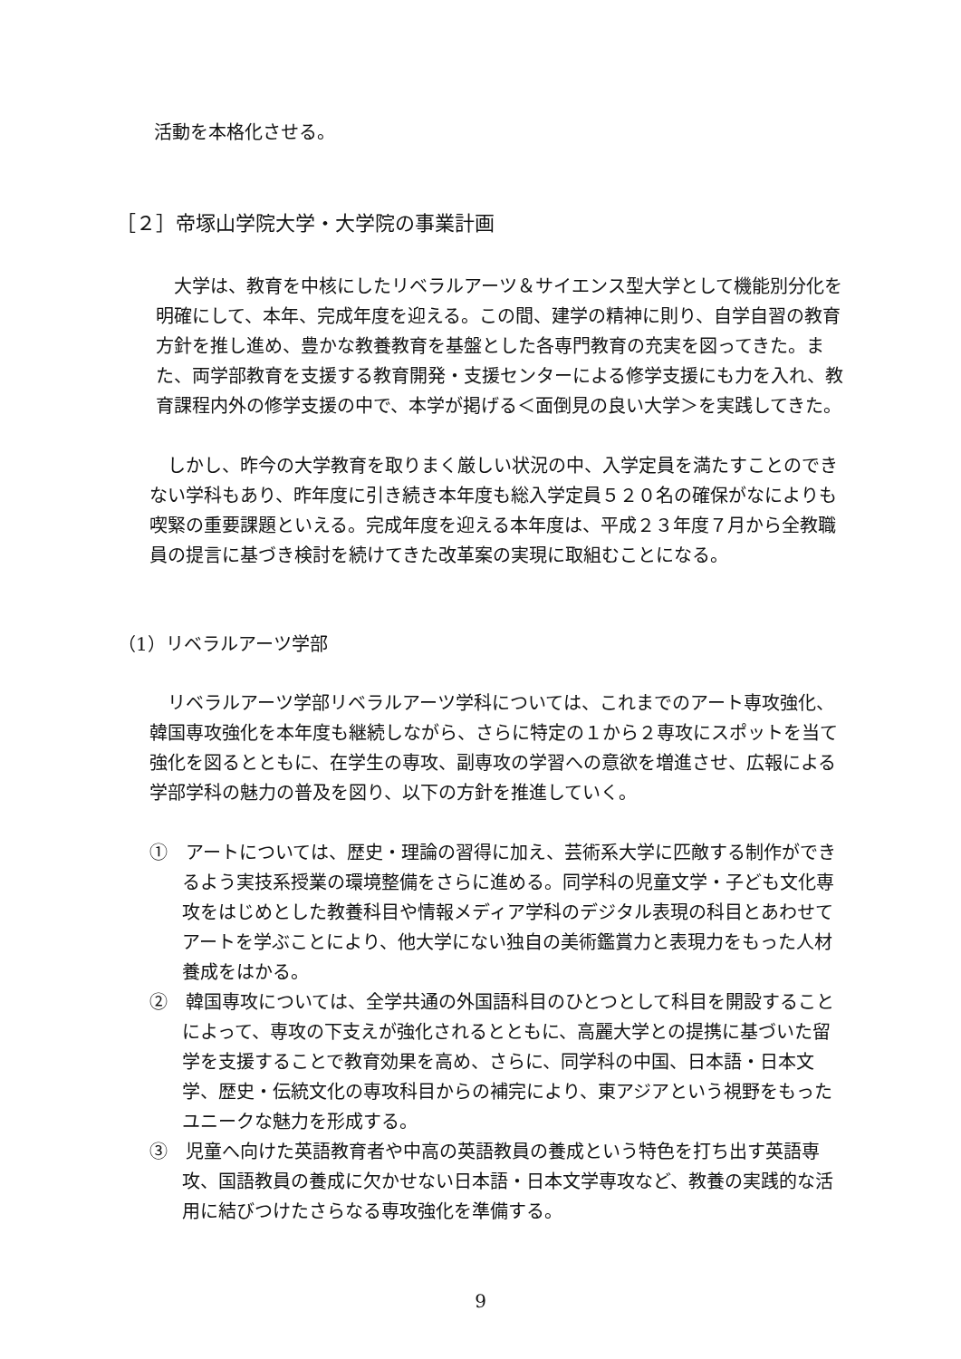活動を本格化させる。
［２］帝塚山学院大学・大学院の事業計画
　大学は、教育を中核にしたリベラルアーツ＆サイエンス型大学として機能別分化を明確にして、本年、完成年度を迎える。この間、建学の精神に則り、自学自習の教育方針を推し進め、豊かな教養教育を基盤とした各専門教育の充実を図ってきた。また、両学部教育を支援する教育開発・支援センターによる修学支援にも力を入れ、教育課程内外の修学支援の中で、本学が掲げる＜面倒見の良い大学＞を実践してきた。
　しかし、昨今の大学教育を取りまく厳しい状況の中、入学定員を満たすことのできない学科もあり、昨年度に引き続き本年度も総入学定員５２０名の確保がなによりも喫緊の重要課題といえる。完成年度を迎える本年度は、平成２３年度７月から全教職員の提言に基づき検討を続けてきた改革案の実現に取組むことになる。
（1）リベラルアーツ学部
　リベラルアーツ学部リベラルアーツ学科については、これまでのアート専攻強化、韓国専攻強化を本年度も継続しながら、さらに特定の１から２専攻にスポットを当て強化を図るとともに、在学生の専攻、副専攻の学習への意欲を増進させ、広報による学部学科の魅力の普及を図り、以下の方針を推進していく。
①　アートについては、歴史・理論の習得に加え、芸術系大学に匹敵する制作ができるよう実技系授業の環境整備をさらに進める。同学科の児童文学・子ども文化専攻をはじめとした教養科目や情報メディア学科のデジタル表現の科目とあわせてアートを学ぶことにより、他大学にない独自の美術鑑賞力と表現力をもった人材養成をはかる。
②　韓国専攻については、全学共通の外国語科目のひとつとして科目を開設することによって、専攻の下支えが強化されるとともに、高麗大学との提携に基づいた留学を支援することで教育効果を高め、さらに、同学科の中国、日本語・日本文学、歴史・伝統文化の専攻科目からの補完により、東アジアという視野をもったユニークな魅力を形成する。
③　児童へ向けた英語教育者や中高の英語教員の養成という特色を打ち出す英語専攻、国語教員の養成に欠かせない日本語・日本文学専攻など、教養の実践的な活用に結びつけたさらなる専攻強化を準備する。
9